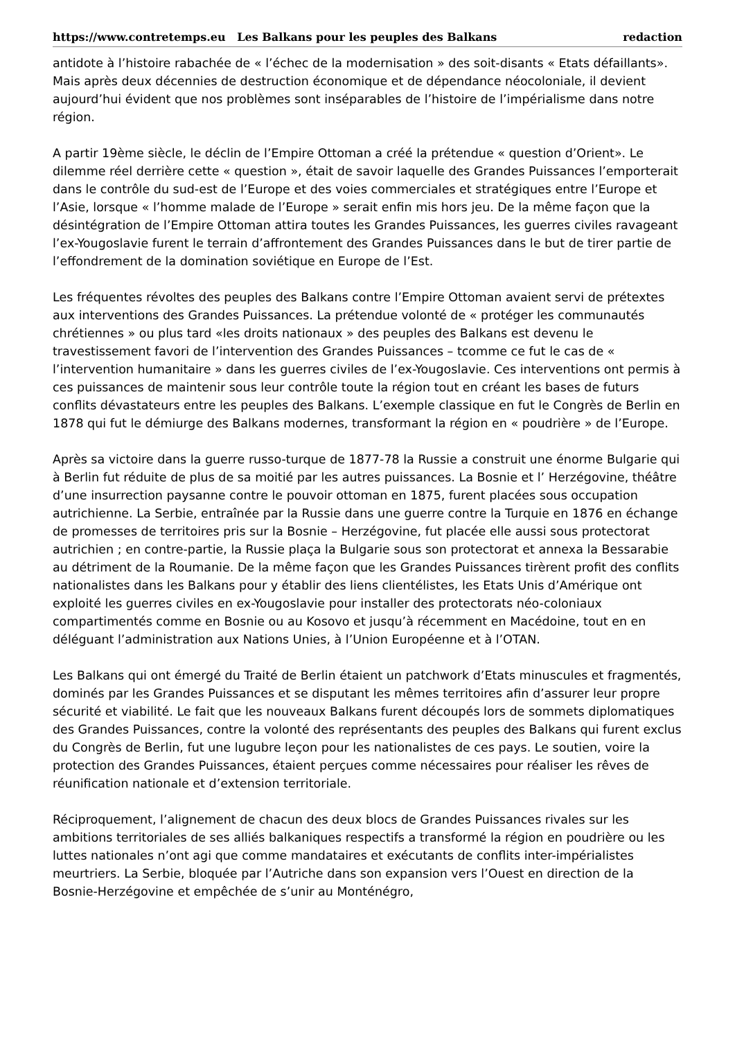https://www.contretemps.eu Les Balkans pour les peuples des Balkans redaction
antidote à l’histoire rabachée de « l’échec de la modernisation » des soit-disants « Etats défaillants». Mais après deux décennies de destruction économique et de dépendance néocoloniale, il devient aujourd’hui évident que nos problèmes sont inséparables de l’histoire de l’impérialisme dans notre région.
A partir 19ème siècle, le déclin de l’Empire Ottoman a créé la prétendue « question d’Orient». Le dilemme réel derrière cette « question », était de savoir laquelle des Grandes Puissances l’emporterait dans le contrôle du sud-est de l’Europe et des voies commerciales et stratégiques entre l’Europe et l’Asie, lorsque « l’homme malade de l’Europe » serait enfin mis hors jeu. De la même façon que la désintégration de l’Empire Ottoman attira toutes les Grandes Puissances, les guerres civiles ravageant l’ex-Yougoslavie furent le terrain d’affrontement des Grandes Puissances dans le but de tirer partie de l’effondrement de la domination soviétique en Europe de l’Est.
Les fréquentes révoltes des peuples des Balkans contre l’Empire Ottoman avaient servi de prétextes aux interventions des Grandes Puissances. La prétendue volonté de « protéger les communautés chrétiennes » ou plus tard «les droits nationaux » des peuples des Balkans est devenu le travestissement favori de l’intervention des Grandes Puissances – tcomme ce fut le cas de « l’intervention humanitaire » dans les guerres civiles de l’ex-Yougoslavie. Ces interventions ont permis à ces puissances de maintenir sous leur contrôle toute la région tout en créant les bases de futurs conflits dévastateurs entre les peuples des Balkans. L’exemple classique en fut le Congrès de Berlin en 1878 qui fut le démiurge des Balkans modernes, transformant la région en « poudrière » de l’Europe.
Après sa victoire dans la guerre russo-turque de 1877-78 la Russie a construit une énorme Bulgarie qui à Berlin fut réduite de plus de sa moitié par les autres puissances. La Bosnie et l’ Herzégovine, théâtre d’une insurrection paysanne contre le pouvoir ottoman en 1875, furent placées sous occupation autrichienne. La Serbie, entraînée par la Russie dans une guerre contre la Turquie en 1876 en échange de promesses de territoires pris sur la Bosnie – Herzégovine, fut placée elle aussi sous protectorat autrichien ; en contre-partie, la Russie plaça la Bulgarie sous son protectorat et annexa la Bessarabie au détriment de la Roumanie. De la même façon que les Grandes Puissances tirèrent profit des conflits nationalistes dans les Balkans pour y établir des liens clientélistes, les Etats Unis d’Amérique ont exploité les guerres civiles en ex-Yougoslavie pour installer des protectorats néo-coloniaux compartimentés comme en Bosnie ou au Kosovo et jusqu’à récemment en Macédoine, tout en en déléguant l’administration aux Nations Unies, à l’Union Européenne et à l’OTAN.
Les Balkans qui ont émergé du Traité de Berlin étaient un patchwork d’Etats minuscules et fragmentés, dominés par les Grandes Puissances et se disputant les mêmes territoires afin d’assurer leur propre sécurité et viabilité. Le fait que les nouveaux Balkans furent découpés lors de sommets diplomatiques des Grandes Puissances, contre la volonté des représentants des peuples des Balkans qui furent exclus du Congrès de Berlin, fut une lugubre leçon pour les nationalistes de ces pays. Le soutien, voire la protection des Grandes Puissances, étaient perçues comme nécessaires pour réaliser les rêves de réunification nationale et d’extension territoriale.
Réciproquement, l’alignement de chacun des deux blocs de Grandes Puissances rivales sur les ambitions territoriales de ses alliés balkaniques respectifs a transformé la région en poudrière ou les luttes nationales n’ont agi que comme mandataires et exécutants de conflits inter-impérialistes meurtriers. La Serbie, bloquée par l’Autriche dans son expansion vers l’Ouest en direction de la Bosnie-Herzégovine et empêchée de s’unir au Monténégro,